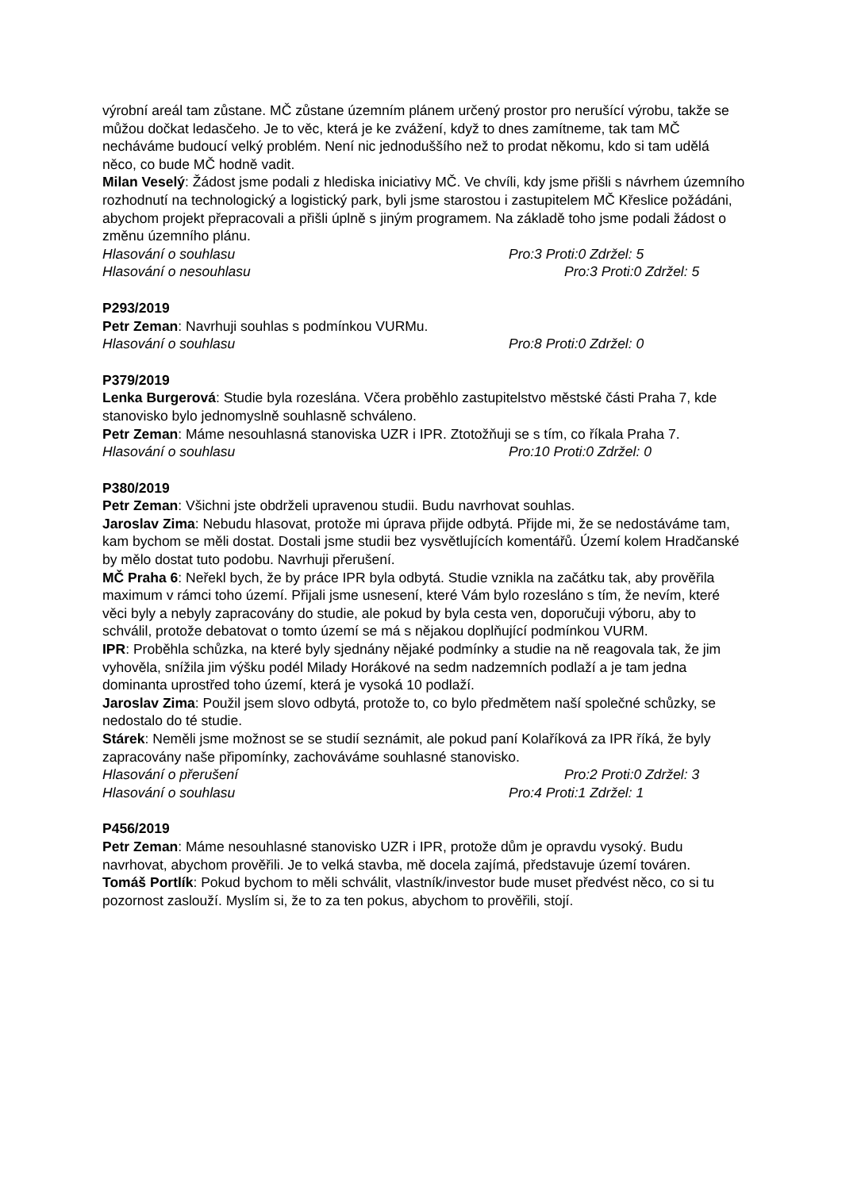výrobní areál tam zůstane. MČ zůstane územním plánem určený prostor pro nerušící výrobu, takže se můžou dočkat ledasčeho. Je to věc, která je ke zvážení, když to dnes zamítneme, tak tam MČ necháváme budoucí velký problém. Není nic jednoduššího než to prodat někomu, kdo si tam udělá něco, co bude MČ hodně vadit.
Milan Veselý: Žádost jsme podali z hlediska iniciativy MČ. Ve chvíli, kdy jsme přišli s návrhem územního rozhodnutí na technologický a logistický park, byli jsme starostou i zastupitelem MČ Křeslice požádáni, abychom projekt přepracovali a přišli úplně s jiným programem. Na základě toho jsme podali žádost o změnu územního plánu.
Hlasování o souhlasu Pro:3 Proti:0 Zdržel: 5
Hlasování o nesouhlasu Pro:3 Proti:0 Zdržel: 5
P293/2019
Petr Zeman: Navrhuji souhlas s podmínkou VURMu.
Hlasování o souhlasu Pro:8 Proti:0 Zdržel: 0
P379/2019
Lenka Burgerová: Studie byla rozeslána. Včera proběhlo zastupitelstvo městské části Praha 7, kde stanovisko bylo jednomyslně souhlasně schváleno.
Petr Zeman: Máme nesouhlasná stanoviska UZR i IPR. Ztotožňuji se s tím, co říkala Praha 7.
Hlasování o souhlasu Pro:10 Proti:0 Zdržel: 0
P380/2019
Petr Zeman: Všichni jste obdrželi upravenou studii. Budu navrhovat souhlas.
Jaroslav Zima: Nebudu hlasovat, protože mi úprava přijde odbytá. Přijde mi, že se nedostáváme tam, kam bychom se měli dostat. Dostali jsme studii bez vysvětlujících komentářů. Území kolem Hradčanské by mělo dostat tuto podobu. Navrhuji přerušení.
MČ Praha 6: Neřekl bych, že by práce IPR byla odbytá. Studie vznikla na začátku tak, aby prověřila maximum v rámci toho území. Přijali jsme usnesení, které Vám bylo rozesláno s tím, že nevím, které věci byly a nebyly zapracovány do studie, ale pokud by byla cesta ven, doporučuji výboru, aby to schválil, protože debatovat o tomto území se má s nějakou doplňující podmínkou VURM.
IPR: Proběhla schůzka, na které byly sjednány nějaké podmínky a studie na ně reagovala tak, že jim vyhověla, snížila jim výšku podél Milady Horákové na sedm nadzemních podlaží a je tam jedna dominanta uprostřed toho území, která je vysoká 10 podlaží.
Jaroslav Zima: Použil jsem slovo odbytá, protože to, co bylo předmětem naší společné schůzky, se nedostalo do té studie.
Stárek: Neměli jsme možnost se se studií seznámit, ale pokud paní Kolaříková za IPR říká, že byly zapracovány naše připomínky, zachováváme souhlasné stanovisko.
Hlasování o přerušení Pro:2 Proti:0 Zdržel: 3
Hlasování o souhlasu Pro:4 Proti:1 Zdržel: 1
P456/2019
Petr Zeman: Máme nesouhlasné stanovisko UZR i IPR, protože dům je opravdu vysoký. Budu navrhovat, abychom prověřili. Je to velká stavba, mě docela zajímá, představuje území továren.
Tomáš Portlík: Pokud bychom to měli schválit, vlastník/investor bude muset předvést něco, co si tu pozornost zaslouží. Myslím si, že to za ten pokus, abychom to prověřili, stojí.